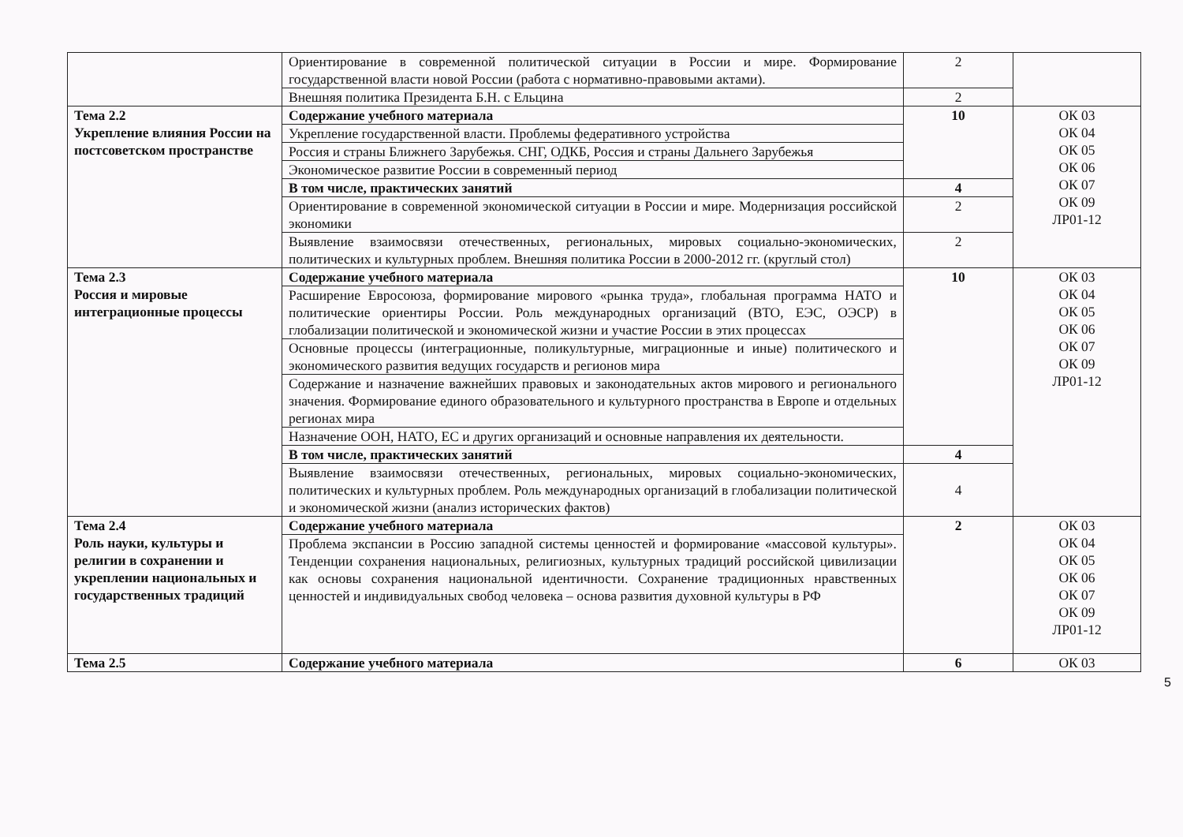| | Ориентирование в современной политической ситуации в России и мире. Формирование государственной власти новой России (работа с нормативно-правовыми актами). | 2 | |
| | Внешняя политика Президента Б.Н. с Ельцина | 2 | |
| Тема 2.2 Укрепление влияния России на постсоветском пространстве | Содержание учебного материала | 10 | ОК 03 ОК 04 ОК 05 ОК 06 ОК 07 ОК 09 ЛР01-12 |
| | Укрепление государственной власти. Проблемы федеративного устройства | | |
| | Россия и страны Ближнего Зарубежья. СНГ, ОДКБ, Россия и страны Дальнего Зарубежья | | |
| | Экономическое развитие России в современный период | | |
| | В том числе, практических занятий | 4 | |
| | Ориентирование в современной экономической ситуации в России и мире. Модернизация российской экономики | 2 | |
| | Выявление взаимосвязи отечественных, региональных, мировых социально-экономических, политических и культурных проблем. Внешняя политика России в 2000-2012 гг. (круглый стол) | 2 | |
| Тема 2.3 Россия и мировые интеграционные процессы | Содержание учебного материала | 10 | ОК 03 ОК 04 ОК 05 ОК 06 ОК 07 ОК 09 ЛР01-12 |
| | Расширение Евросоюза, формирование мирового «рынка труда», глобальная программа НАТО и политические ориентиры России. Роль международных организаций (ВТО, ЕЭС, ОЭСР) в глобализации политической и экономической жизни и участие России в этих процессах | | |
| | Основные процессы (интеграционные, поликультурные, миграционные и иные) политического и экономического развития ведущих государств и регионов мира | | |
| | Содержание и назначение важнейших правовых и законодательных актов мирового и регионального значения. Формирование единого образовательного и культурного пространства в Европе и отдельных регионах мира | | |
| | Назначение ООН, НАТО, ЕС и других организаций и основные направления их деятельности. | | |
| | В том числе, практических занятий | 4 | |
| | Выявление взаимосвязи отечественных, региональных, мировых социально-экономических, политических и культурных проблем. Роль международных организаций в глобализации политической и экономической жизни (анализ исторических фактов) | 4 | |
| Тема 2.4 Роль науки, культуры и религии в сохранении и укреплении национальных и государственных традиций | Содержание учебного материала | 2 | ОК 03 ОК 04 ОК 05 ОК 06 ОК 07 ОК 09 ЛР01-12 |
| | Проблема экспансии в Россию западной системы ценностей и формирование «массовой культуры». Тенденции сохранения национальных, религиозных, культурных традиций российской цивилизации как основы сохранения национальной идентичности. Сохранение традиционных нравственных ценностей и индивидуальных свобод человека – основа развития духовной культуры в РФ | | |
| Тема 2.5 | Содержание учебного материала | 6 | ОК 03 |
5